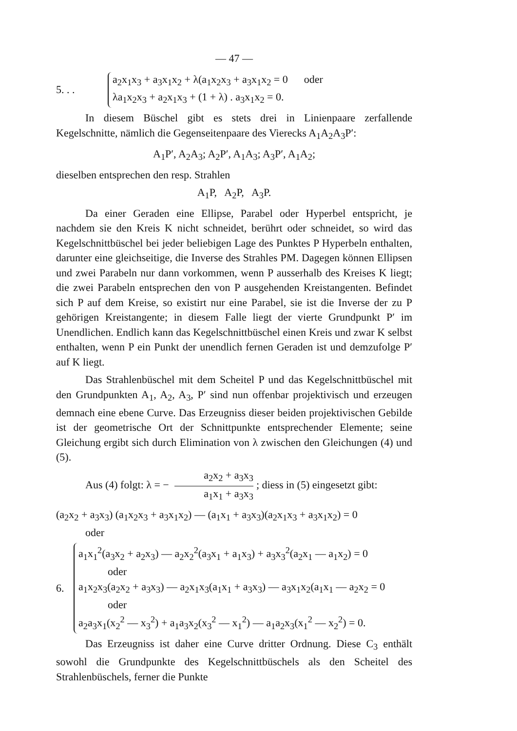— 47 —
5. . .
a<sub>2</sub>x<sub>1</sub>x<sub>3</sub> + a<sub>3</sub>x<sub>1</sub>x<sub>2</sub> + λ(a<sub>1</sub>x<sub>2</sub>x<sub>3</sub> + a<sub>3</sub>x<sub>1</sub>x<sub>2</sub> = 0 oder
λa<sub>1</sub>x<sub>2</sub>x<sub>3</sub> + a<sub>2</sub>x<sub>1</sub>x<sub>3</sub> + (1 + λ) . a<sub>3</sub>x<sub>1</sub>x<sub>2</sub> = 0.
In diesem Büschel gibt es stets drei in Linienpaare zerfallende Kegelschnitte, nämlich die Gegenseitenpaare des Vierecks A<sub>1</sub>A<sub>2</sub>A<sub>3</sub>P′:
A<sub>1</sub>P′, A<sub>2</sub>A<sub>3</sub>; A<sub>2</sub>P′, A<sub>1</sub>A<sub>3</sub>; A<sub>3</sub>P′, A<sub>1</sub>A<sub>2</sub>;
dieselben entsprechen den resp. Strahlen
A<sub>1</sub>P, A<sub>2</sub>P, A<sub>3</sub>P.
Da einer Geraden eine Ellipse, Parabel oder Hyperbel entspricht, je nachdem sie den Kreis K nicht schneidet, berührt oder schneidet, so wird das Kegelschnittbüschel bei jeder beliebigen Lage des Punktes P Hyperbeln enthalten, darunter eine gleichseitige, die Inverse des Strahles PM. Dagegen können Ellipsen und zwei Parabeln nur dann vorkommen, wenn P ausserhalb des Kreises K liegt; die zwei Parabeln entsprechen den von P ausgehenden Kreistangenten. Befindet sich P auf dem Kreise, so existirt nur eine Parabel, sie ist die Inverse der zu P gehörigen Kreistangente; in diesem Falle liegt der vierte Grundpunkt P′ im Unendlichen. Endlich kann das Kegelschnittbüschel einen Kreis und zwar K selbst enthalten, wenn P ein Punkt der unendlich fernen Geraden ist und demzufolge P′ auf K liegt.
Das Strahlenbüschel mit dem Scheitel P und das Kegelschnittbüschel mit den Grundpunkten A<sub>1</sub>, A<sub>2</sub>, A<sub>3</sub>, P′ sind nun offenbar projektivisch und erzeugen demnach eine ebene Curve. Das Erzeugniss dieser beiden projektivischen Gebilde ist der geometrische Ort der Schnittpunkte entsprechender Elemente; seine Gleichung ergibt sich durch Elimination von λ zwischen den Gleichungen (4) und (5).
Aus (4) folgt: λ = − a<sub>2</sub>x<sub>2</sub> + a<sub>3</sub>x<sub>3</sub> a<sub>1</sub>x<sub>1</sub> + a<sub>3</sub>x<sub>3</sub>; diess in (5) eingesetzt gibt:
(a<sub>2</sub>x<sub>2</sub> + a<sub>3</sub>x<sub>3</sub>) (a<sub>1</sub>x<sub>2</sub>x<sub>3</sub> + a<sub>3</sub>x<sub>1</sub>x<sub>2</sub>) — (a<sub>1</sub>x<sub>1</sub> + a<sub>3</sub>x<sub>3</sub>)(a<sub>2</sub>x<sub>1</sub>x<sub>3</sub> + a<sub>3</sub>x<sub>1</sub>x<sub>2</sub>) = 0
oder
6.
a<sub>1</sub>x<sub>1</sub><sup>2</sup>(a<sub>3</sub>x<sub>2</sub> + a<sub>2</sub>x<sub>3</sub>) — a<sub>2</sub>x<sub>2</sub><sup>2</sup>(a<sub>3</sub>x<sub>1</sub> + a<sub>1</sub>x<sub>3</sub>) + a<sub>3</sub>x<sub>3</sub><sup>2</sup>(a<sub>2</sub>x<sub>1</sub> — a<sub>1</sub>x<sub>2</sub>) = 0
oder
a<sub>1</sub>x<sub>2</sub>x<sub>3</sub>(a<sub>2</sub>x<sub>2</sub> + a<sub>3</sub>x<sub>3</sub>) — a<sub>2</sub>x<sub>1</sub>x<sub>3</sub>(a<sub>1</sub>x<sub>1</sub> + a<sub>3</sub>x<sub>3</sub>) — a<sub>3</sub>x<sub>1</sub>x<sub>2</sub>(a<sub>1</sub>x<sub>1</sub> — a<sub>2</sub>x<sub>2</sub> = 0
oder
a<sub>2</sub>a<sub>3</sub>x<sub>1</sub>(x<sub>2</sub><sup>2</sup> — x<sub>3</sub><sup>2</sup>) + a<sub>1</sub>a<sub>3</sub>x<sub>2</sub>(x<sub>3</sub><sup>2</sup> — x<sub>1</sub><sup>2</sup>) — a<sub>1</sub>a<sub>2</sub>x<sub>3</sub>(x<sub>1</sub><sup>2</sup> — x<sub>2</sub><sup>2</sup>) = 0.
Das Erzeugniss ist daher eine Curve dritter Ordnung. Diese C<sub>3</sub> enthält sowohl die Grundpunkte des Kegelschnittbüschels als den Scheitel des Strahlenbüschels, ferner die Punkte